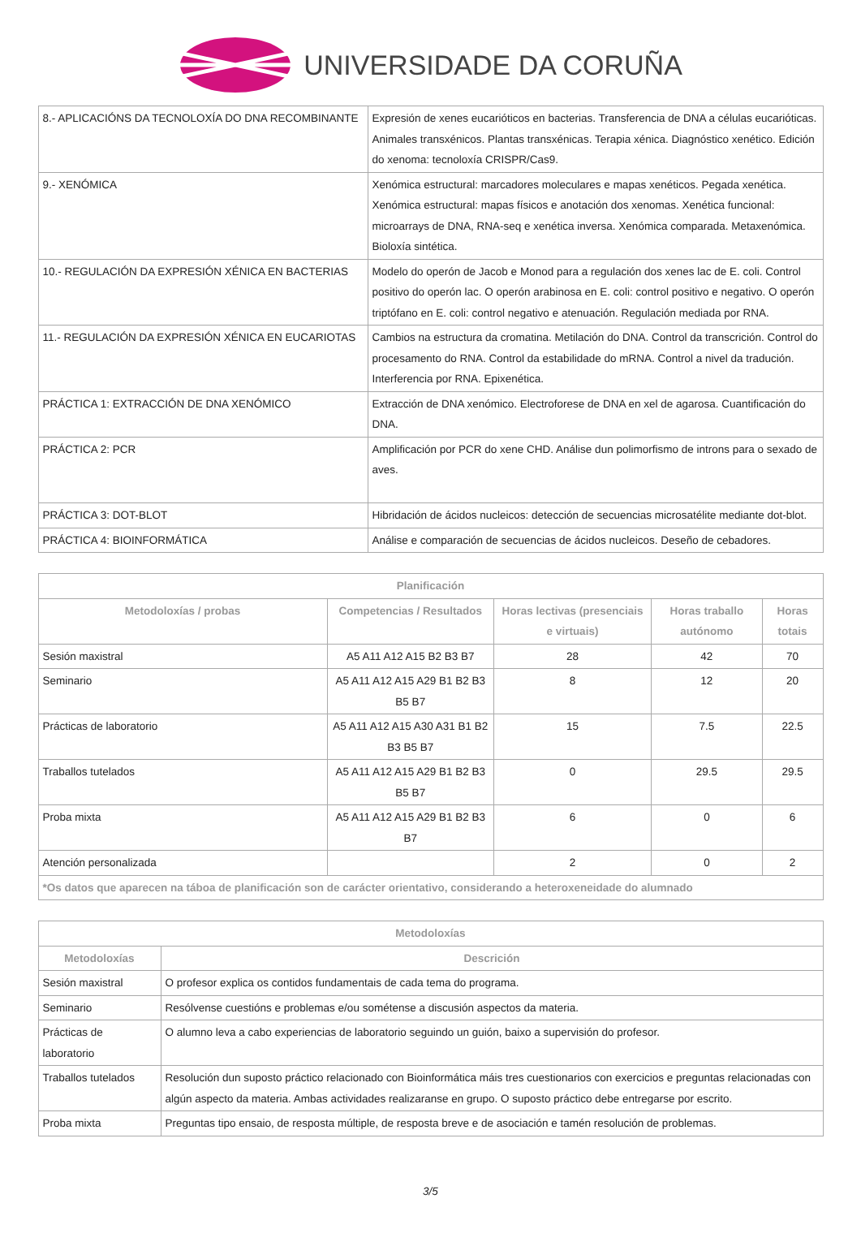UNIVERSIDADE DA CORUÑA
| 8.- APLICACIÓNS DA TECNOLOXÍA DO DNA RECOMBINANTE | Expresión de xenes eucarióticos en bacterias. Transferencia de DNA a células eucarióticas. Animales transxénicos. Plantas transxénicas. Terapia xénica. Diagnóstico xenético. Edición do xenoma: tecnoloxía CRISPR/Cas9. |
| 9.- XENÓMICA | Xenómica estructural: marcadores moleculares e mapas xenéticos. Pegada xenética. Xenómica estructural: mapas físicos e anotación dos xenomas. Xenética funcional: microarrays de DNA, RNA-seq e xenética inversa. Xenómica comparada. Metaxenómica. Bioloxía sintética. |
| 10.- REGULACIÓN DA EXPRESIÓN XÉNICA EN BACTERIAS | Modelo do operón de Jacob e Monod para a regulación dos xenes lac de E. coli. Control positivo do operón lac. O operón arabinosa en E. coli: control positivo e negativo. O operón triptófano en E. coli: control negativo e atenuación. Regulación mediada por RNA. |
| 11.- REGULACIÓN DA EXPRESIÓN XÉNICA EN EUCARIOTAS | Cambios na estructura da cromatina. Metilación do DNA. Control da transcrición. Control do procesamento do RNA. Control da estabilidade do mRNA. Control a nivel da tradución. Interferencia por RNA. Epixenética. |
| PRÁCTICA 1: EXTRACCIÓN DE DNA XENÓMICO | Extracción de DNA xenómico. Electroforese de DNA en xel de agarosa. Cuantificación do DNA. |
| PRÁCTICA 2: PCR | Amplificación por PCR do xene CHD. Análise dun polimorfismo de introns para o sexado de aves. |
| PRÁCTICA 3: DOT-BLOT | Hibridación de ácidos nucleicos: detección de secuencias microsatélite mediante dot-blot. |
| PRÁCTICA 4: BIOINFORMÁTICA | Análise e comparación de secuencias de ácidos nucleicos. Deseño de cebadores. |
| Planificación | | | | |
| --- | --- | --- | --- | --- |
| Metodoloxías / probas | Competencias / Resultados | Horas lectivas (presenciais e virtuais) | Horas traballo autónomo | Horas totais |
| Sesión maxistral | A5 A11 A12 A15 B2 B3 B7 | 28 | 42 | 70 |
| Seminario | A5 A11 A12 A15 A29 B1 B2 B3 B5 B7 | 8 | 12 | 20 |
| Prácticas de laboratorio | A5 A11 A12 A15 A30 A31 B1 B2 B3 B5 B7 | 15 | 7.5 | 22.5 |
| Traballos tutelados | A5 A11 A12 A15 A29 B1 B2 B3 B5 B7 | 0 | 29.5 | 29.5 |
| Proba mixta | A5 A11 A12 A15 A29 B1 B2 B3 B7 | 6 | 0 | 6 |
| Atención personalizada | | 2 | 0 | 2 |
| *Os datos que aparecen na táboa de planificación son de carácter orientativo, considerando a heteroxeneidade do alumnado | | | | |
| Metodoloxías | |
| --- | --- |
| Metodoloxías | Descrición |
| Sesión maxistral | O profesor explica os contidos fundamentais de cada tema do programa. |
| Seminario | Resólvense cuestións e problemas e/ou sométense a discusión aspectos da materia. |
| Prácticas de laboratorio | O alumno leva a cabo experiencias de laboratorio seguindo un guión, baixo a supervisión do profesor. |
| Traballos tutelados | Resolución dun suposto práctico relacionado con Bioinformática máis tres cuestionarios con exercicios e preguntas relacionadas con algún aspecto da materia. Ambas actividades realizaranse en grupo. O suposto práctico debe entregarse por escrito. |
| Proba mixta | Preguntas tipo ensaio, de resposta múltiple, de resposta breve e de asociación e tamén resolución de problemas. |
3/5